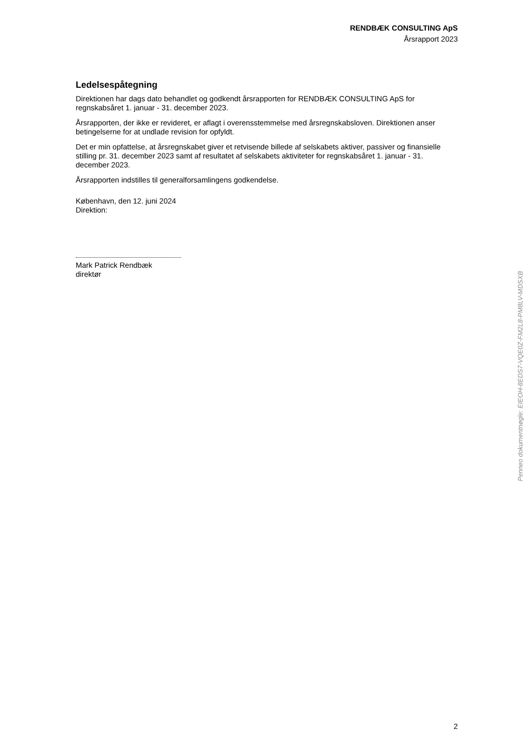RENDBÆK CONSULTING ApS
Årsrapport 2023
Ledelsespåtegning
Direktionen har dags dato behandlet og godkendt årsrapporten for RENDBÆK CONSULTING ApS for regnskabsåret 1. januar - 31. december 2023.
Årsrapporten, der ikke er revideret, er aflagt i overensstemmelse med årsregnskabsloven. Direktionen anser betingelserne for at undlade revision for opfyldt.
Det er min opfattelse, at årsregnskabet giver et retvisende billede af selskabets aktiver, passiver og finansielle stilling pr. 31. december 2023 samt af resultatet af selskabets aktiviteter for regnskabsåret 1. januar - 31. december 2023.
Årsrapporten indstilles til generalforsamlingens godkendelse.
København, den 12. juni 2024
Direktion:
Mark Patrick Rendbæk
direktør
Penneo dokumentnøgle: EIEOH-8EDS7-VQE0Z-FM2L8-PM8LV-MDSXB
2